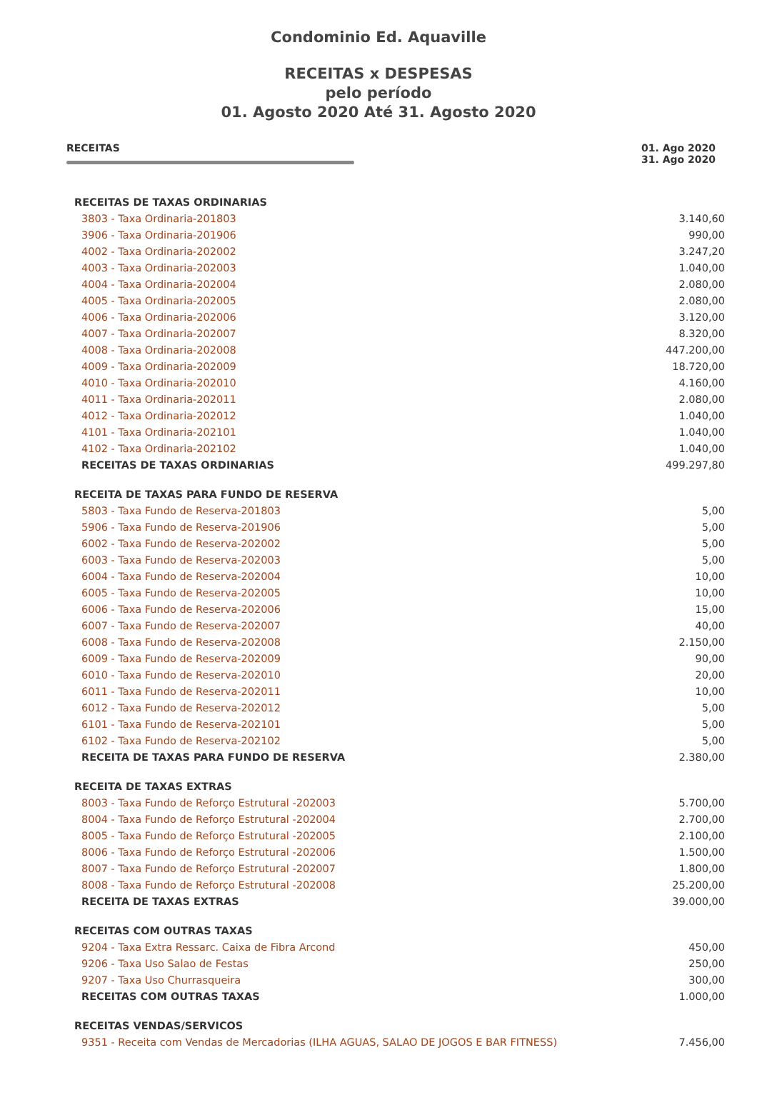Condominio Ed. Aquaville
RECEITAS x DESPESAS
pelo período
01. Agosto 2020 Até 31. Agosto 2020
RECEITAS 01. Ago 2020
31. Ago 2020
| RECEITAS DE TAXAS ORDINARIAS | |
| 3803 - Taxa Ordinaria-201803 | 3.140,60 |
| 3906 - Taxa Ordinaria-201906 | 990,00 |
| 4002 - Taxa Ordinaria-202002 | 3.247,20 |
| 4003 - Taxa Ordinaria-202003 | 1.040,00 |
| 4004 - Taxa Ordinaria-202004 | 2.080,00 |
| 4005 - Taxa Ordinaria-202005 | 2.080,00 |
| 4006 - Taxa Ordinaria-202006 | 3.120,00 |
| 4007 - Taxa Ordinaria-202007 | 8.320,00 |
| 4008 - Taxa Ordinaria-202008 | 447.200,00 |
| 4009 - Taxa Ordinaria-202009 | 18.720,00 |
| 4010 - Taxa Ordinaria-202010 | 4.160,00 |
| 4011 - Taxa Ordinaria-202011 | 2.080,00 |
| 4012 - Taxa Ordinaria-202012 | 1.040,00 |
| 4101 - Taxa Ordinaria-202101 | 1.040,00 |
| 4102 - Taxa Ordinaria-202102 | 1.040,00 |
| RECEITAS DE TAXAS ORDINARIAS | 499.297,80 |
| RECEITA DE TAXAS PARA FUNDO DE RESERVA | |
| 5803 - Taxa Fundo de Reserva-201803 | 5,00 |
| 5906 - Taxa Fundo de Reserva-201906 | 5,00 |
| 6002 - Taxa Fundo de Reserva-202002 | 5,00 |
| 6003 - Taxa Fundo de Reserva-202003 | 5,00 |
| 6004 - Taxa Fundo de Reserva-202004 | 10,00 |
| 6005 - Taxa Fundo de Reserva-202005 | 10,00 |
| 6006 - Taxa Fundo de Reserva-202006 | 15,00 |
| 6007 - Taxa Fundo de Reserva-202007 | 40,00 |
| 6008 - Taxa Fundo de Reserva-202008 | 2.150,00 |
| 6009 - Taxa Fundo de Reserva-202009 | 90,00 |
| 6010 - Taxa Fundo de Reserva-202010 | 20,00 |
| 6011 - Taxa Fundo de Reserva-202011 | 10,00 |
| 6012 - Taxa Fundo de Reserva-202012 | 5,00 |
| 6101 - Taxa Fundo de Reserva-202101 | 5,00 |
| 6102 - Taxa Fundo de Reserva-202102 | 5,00 |
| RECEITA DE TAXAS PARA FUNDO DE RESERVA | 2.380,00 |
| RECEITA DE TAXAS EXTRAS | |
| 8003 - Taxa Fundo de Reforço Estrutural -202003 | 5.700,00 |
| 8004 - Taxa Fundo de Reforço Estrutural -202004 | 2.700,00 |
| 8005 - Taxa Fundo de Reforço Estrutural -202005 | 2.100,00 |
| 8006 - Taxa Fundo de Reforço Estrutural -202006 | 1.500,00 |
| 8007 - Taxa Fundo de Reforço Estrutural -202007 | 1.800,00 |
| 8008 - Taxa Fundo de Reforço Estrutural -202008 | 25.200,00 |
| RECEITA DE TAXAS EXTRAS | 39.000,00 |
| RECEITAS COM OUTRAS TAXAS | |
| 9204 - Taxa Extra Ressarc. Caixa de Fibra Arcond | 450,00 |
| 9206 - Taxa Uso Salao de Festas | 250,00 |
| 9207 - Taxa Uso Churrasqueira | 300,00 |
| RECEITAS COM OUTRAS TAXAS | 1.000,00 |
| RECEITAS VENDAS/SERVICOS | |
| 9351 - Receita com Vendas de Mercadorias (ILHA AGUAS, SALAO DE JOGOS E BAR FITNESS) | 7.456,00 |